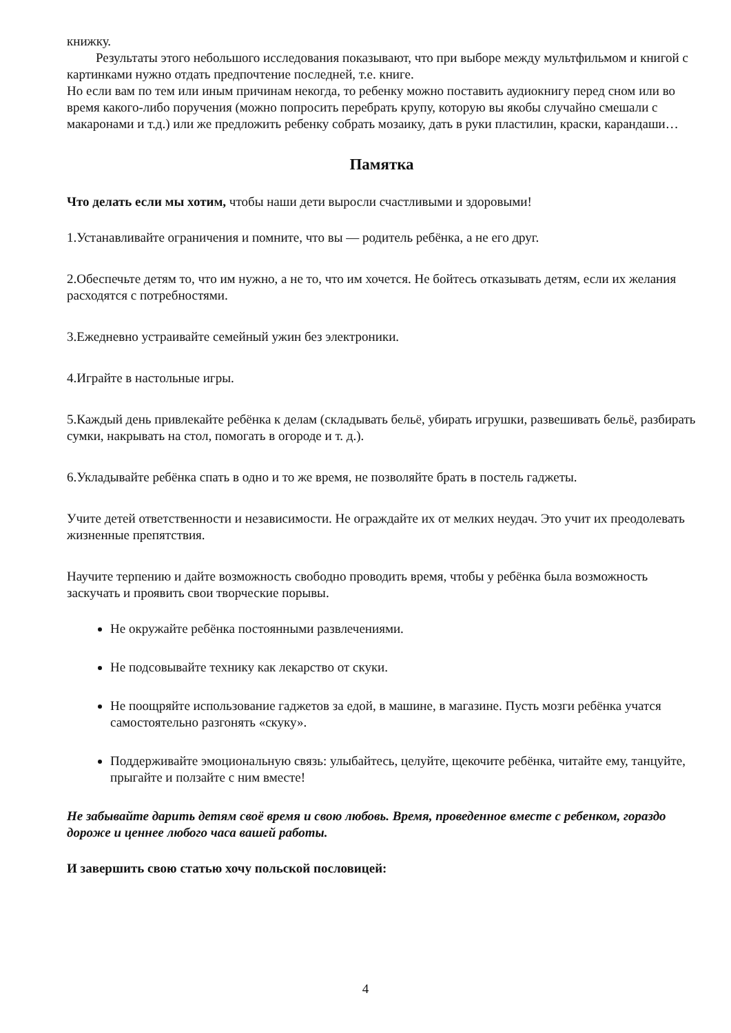книжку.
Результаты этого небольшого исследования показывают, что при выборе между мультфильмом и книгой с картинками нужно отдать предпочтение последней, т.е. книге.
Но если вам по тем или иным причинам некогда, то ребенку можно поставить аудиокнигу перед сном или во время какого-либо поручения (можно попросить перебрать крупу, которую вы якобы случайно смешали с макаронами и т.д.) или же предложить ребенку собрать мозаику, дать в руки пластилин, краски, карандаши…
Памятка
Что делать если мы хотим, чтобы наши дети выросли счастливыми и здоровыми!
1.Устанавливайте ограничения и помните, что вы — родитель ребёнка, а не его друг.
2.Обеспечьте детям то, что им нужно, а не то, что им хочется. Не бойтесь отказывать детям, если их желания расходятся с потребностями.
3.Ежедневно устраивайте семейный ужин без электроники.
4.Играйте в настольные игры.
5.Каждый день привлекайте ребёнка к делам (складывать бельё, убирать игрушки, развешивать бельё, разбирать сумки, накрывать на стол, помогать в огороде и т. д.).
6.Укладывайте ребёнка спать в одно и то же время, не позволяйте брать в постель гаджеты.
Учите детей ответственности и независимости. Не ограждайте их от мелких неудач. Это учит их преодолевать жизненные препятствия.
Научите терпению и дайте возможность свободно проводить время, чтобы у ребёнка была возможность заскучать и проявить свои творческие порывы.
Не окружайте ребёнка постоянными развлечениями.
Не подсовывайте технику как лекарство от скуки.
Не поощряйте использование гаджетов за едой, в машине, в магазине. Пусть мозги ребёнка учатся самостоятельно разгонять «скуку».
Поддерживайте эмоциональную связь: улыбайтесь, целуйте, щекочите ребёнка, читайте ему, танцуйте, прыгайте и ползайте с ним вместе!
Не забывайте дарить детям своё время и свою любовь. Время, проведенное вместе с ребенком, гораздо дороже и ценнее любого часа вашей работы.
И завершить свою статью хочу польской пословицей:
4